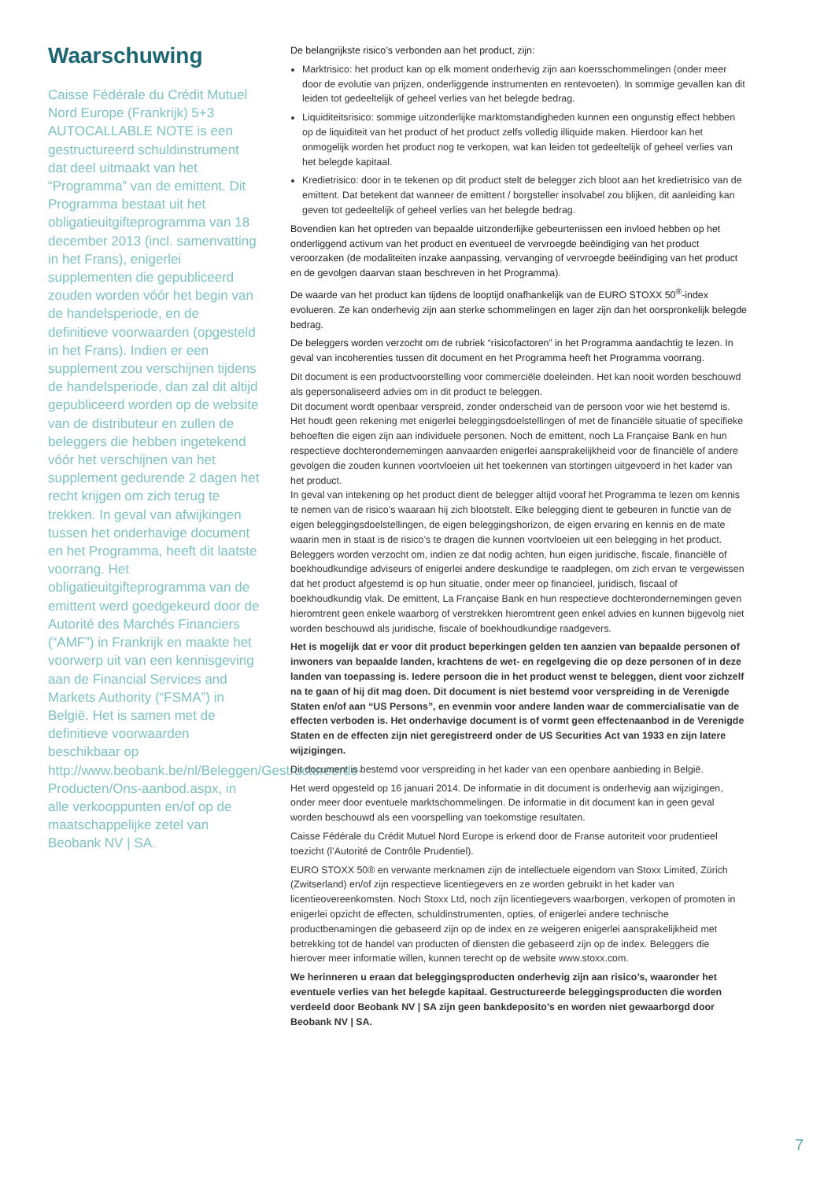Waarschuwing
Caisse Fédérale du Crédit Mutuel Nord Europe (Frankrijk) 5+3 AUTOCALLABLE NOTE is een gestructureerd schuldinstrument dat deel uitmaakt van het “Programma” van de emittent. Dit Programma bestaat uit het obligatieuitgifteprogramma van 18 december 2013 (incl. samenvatting in het Frans), enigerlei supplementen die gepubliceerd zouden worden vóór het begin van de handelsperiode, en de definitieve voorwaarden (opgesteld in het Frans). Indien er een supplement zou verschijnen tijdens de handelsperiode, dan zal dit altijd gepubliceerd worden op de website van de distributeur en zullen de beleggers die hebben ingetekend vóór het verschijnen van het supplement gedurende 2 dagen het recht krijgen om zich terug te trekken. In geval van afwijkingen tussen het onderhavige document en het Programma, heeft dit laatste voorrang. Het obligatieuitgifteprogramma van de emittent werd goedgekeurd door de Autorité des Marchés Financiers (“AMF”) in Frankrijk en maakte het voorwerp uit van een kennisgeving aan de Financial Services and Markets Authority (“FSMA”) in België. Het is samen met de definitieve voorwaarden beschikbaar op http://www.beobank.be/nl/Beleggen/Gestructureerde-Producten/Ons-aanbod.aspx, in alle verkooppunten en/of op de maatschappelijke zetel van Beobank NV | SA.
De belangrijkste risico’s verbonden aan het product, zijn:
Marktrisico: het product kan op elk moment onderhevig zijn aan koersschommelingen (onder meer door de evolutie van prijzen, onderliggende instrumenten en rentevoeten). In sommige gevallen kan dit leiden tot gedeeltelijk of geheel verlies van het belegde bedrag.
Liquiditeitsrisico: sommige uitzonderlijke marktomstandigheden kunnen een ongunstig effect hebben op de liquiditeit van het product of het product zelfs volledig illiquide maken. Hierdoor kan het onmogelijk worden het product nog te verkopen, wat kan leiden tot gedeeltelijk of geheel verlies van het belegde kapitaal.
Kredietrisico: door in te tekenen op dit product stelt de belegger zich bloot aan het kredietrisico van de emittent. Dat betekent dat wanneer de emittent / borgsteller insolvabel zou blijken, dit aanleiding kan geven tot gedeeltelijk of geheel verlies van het belegde bedrag.
Bovendien kan het optreden van bepaalde uitzonderlijke gebeurtenissen een invloed hebben op het onderliggend activum van het product en eventueel de vervroegde beëindiging van het product veroorzaken (de modaliteiten inzake aanpassing, vervanging of vervroegde beëindiging van het product en de gevolgen daarvan staan beschreven in het Programma).
De waarde van het product kan tijdens de looptijd onafhankelijk van de EURO STOXX 50<sup>®</sup>-index evolueren. Ze kan onderhevig zijn aan sterke schommelingen en lager zijn dan het oorspronkelijk belegde bedrag.
De beleggers worden verzocht om de rubriek “risicofactoren” in het Programma aandachtig te lezen. In geval van incoherenties tussen dit document en het Programma heeft het Programma voorrang.
Dit document is een productvoorstelling voor commerciële doeleinden. Het kan nooit worden beschouwd als gepersonaliseerd advies om in dit product te beleggen.
Dit document wordt openbaar verspreid, zonder onderscheid van de persoon voor wie het bestemd is. Het houdt geen rekening met enigerlei beleggingsdoelstellingen of met de financiële situatie of specifieke behoeften die eigen zijn aan individuele personen. Noch de emittent, noch La Française Bank en hun respectieve dochterondernemingen aanvaarden enigerlei aansprakelijkheid voor de financiële of andere gevolgen die zouden kunnen voortvloeien uit het toekennen van stortingen uitgevoerd in het kader van het product.
In geval van intekening op het product dient de belegger altijd vooraf het Programma te lezen om kennis te nemen van de risico’s waaraan hij zich blootstelt. Elke belegging dient te gebeuren in functie van de eigen beleggingsdoelstellingen, de eigen beleggingshorizon, de eigen ervaring en kennis en de mate waarin men in staat is de risico’s te dragen die kunnen voortvloeien uit een belegging in het product. Beleggers worden verzocht om, indien ze dat nodig achten, hun eigen juridische, fiscale, financiële of boekhoudkundige adviseurs of enigerlei andere deskundige te raadplegen, om zich ervan te vergewissen dat het product afgestemd is op hun situatie, onder meer op financieel, juridisch, fiscaal of boekhoudkundig vlak. De emittent, La Française Bank en hun respectieve dochterondernemingen geven hieromtrent geen enkele waarborg of verstrekken hieromtrent geen enkel advies en kunnen bijgevolg niet worden beschouwd als juridische, fiscale of boekhoudkundige raadgevers.
Het is mogelijk dat er voor dit product beperkingen gelden ten aanzien van bepaalde personen of inwoners van bepaalde landen, krachtens de wet- en regelgeving die op deze personen of in deze landen van toepassing is. Iedere persoon die in het product wenst te beleggen, dient voor zichzelf na te gaan of hij dit mag doen. Dit document is niet bestemd voor verspreiding in de Verenigde Staten en/of aan “US Persons”, en evenmin voor andere landen waar de commercialisatie van de effecten verboden is. Het onderhavige document is of vormt geen effectenaanbod in de Verenigde Staten en de effecten zijn niet geregistreerd onder de US Securities Act van 1933 en zijn latere wijzigingen.
Dit document is bestemd voor verspreiding in het kader van een openbare aanbieding in België.
Het werd opgesteld op 16 januari 2014. De informatie in dit document is onderhevig aan wijzigingen, onder meer door eventuele marktschommelingen. De informatie in dit document kan in geen geval worden beschouwd als een voorspelling van toekomstige resultaten.
Caisse Fédérale du Crédit Mutuel Nord Europe is erkend door de Franse autoriteit voor prudentieel toezicht (l’Autorité de Contrôle Prudentiel).
EURO STOXX 50® en verwante merknamen zijn de intellectuele eigendom van Stoxx Limited, Zürich (Zwitserland) en/of zijn respectieve licentiegevers en ze worden gebruikt in het kader van licentieovereenkomsten. Noch Stoxx Ltd, noch zijn licentiegevers waarborgen, verkopen of promoten in enigerlei opzicht de effecten, schuldinstrumenten, opties, of enigerlei andere technische productbenamingen die gebaseerd zijn op de index en ze weigeren enigerlei aansprakelijkheid met betrekking tot de handel van producten of diensten die gebaseerd zijn op de index. Beleggers die hierover meer informatie willen, kunnen terecht op de website www.stoxx.com.
We herinneren u eraan dat beleggingsproducten onderhevig zijn aan risico’s, waaronder het eventuele verlies van het belegde kapitaal. Gestructureerde beleggingsproducten die worden verdeeld door Beobank NV | SA zijn geen bankdeposito’s en worden niet gewaarborgd door Beobank NV | SA.
7